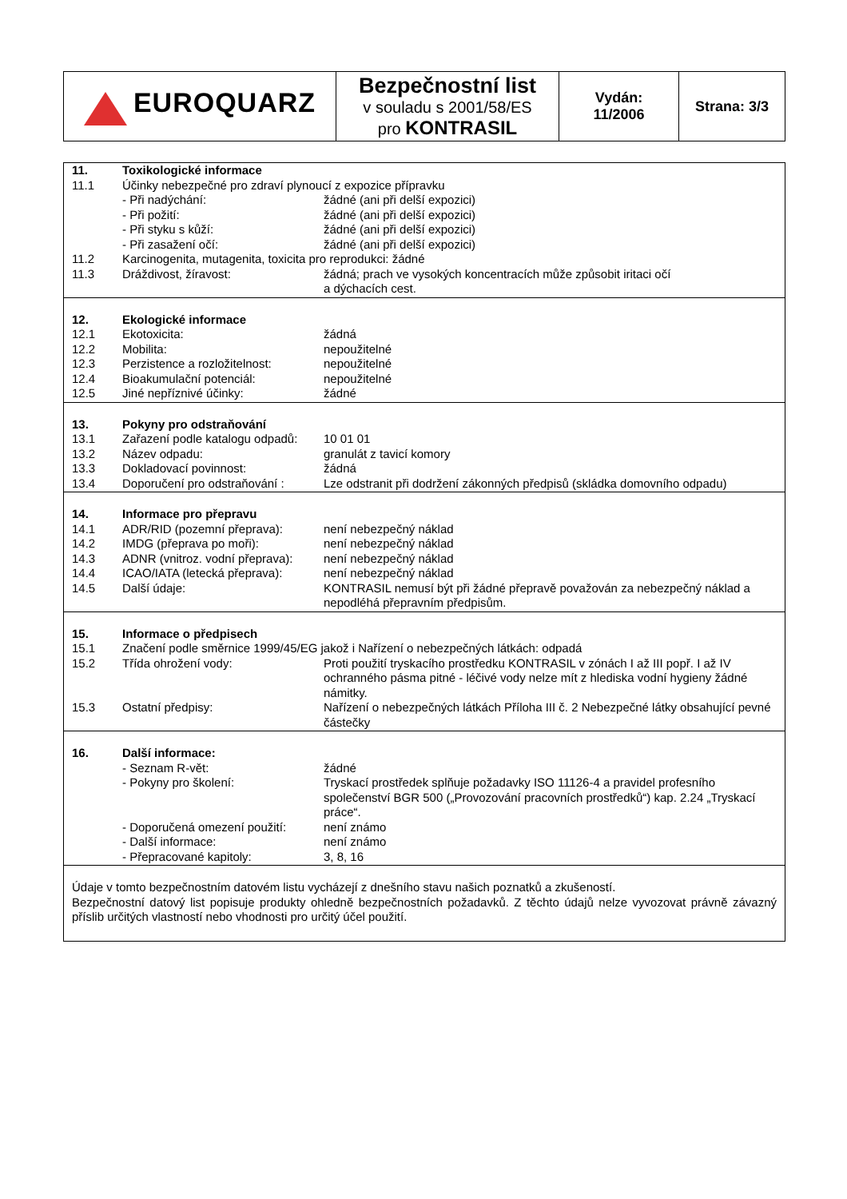| EUROQUARZ | Bezpečnostní list v souladu s 2001/58/ES pro KONTRASIL | Vydán: 11/2006 | Strana: 3/3 |
| 11. | Toxikologické informace | |
| 11.1 | Účinky nebezpečné pro zdraví plynoucí z expozice přípravku | |
| | - Při nadýchání: | žádné (ani při delší expozici) |
| | - Při požití: | žádné (ani při delší expozici) |
| | - Při styku s kůží: | žádné (ani při delší expozici) |
| | - Při zasažení očí: | žádné (ani při delší expozici) |
| 11.2 | Karcinogenita, mutagenita, toxicita pro reprodukci: žádné | |
| 11.3 | Dráždivost, žíravost: | žádná; prach ve vysokých koncentracích může způsobit iritaci očí a dýchacích cest. |
| 12. | Ekologické informace | |
| 12.1 | Ekotoxicita: | žádná |
| 12.2 | Mobilita: | nepoužitelné |
| 12.3 | Perzistence a rozložitelnost: | nepoužitelné |
| 12.4 | Bioakumulační potenciál: | nepoužitelné |
| 12.5 | Jiné nepříznivé účinky: | žádné |
| 13. | Pokyny pro odstraňování | |
| 13.1 | Zařazení podle katalogu odpadů: | 10 01 01 |
| 13.2 | Název odpadu: | granulát z tavicí komory |
| 13.3 | Dokladovací povinnost: | žádná |
| 13.4 | Doporučení pro odstraňování : | Lze odstranit při dodržení zákonných předpisů (skládka domovního odpadu) |
| 14. | Informace pro přepravu | |
| 14.1 | ADR/RID (pozemní přeprava): | není nebezpečný náklad |
| 14.2 | IMDG (přeprava po moři): | není nebezpečný náklad |
| 14.3 | ADNR (vnitroz. vodní přeprava): | není nebezpečný náklad |
| 14.4 | ICAO/IATA (letecká přeprava): | není nebezpečný náklad |
| 14.5 | Další údaje: | KONTRASIL nemusí být při žádné přepravě považován za nebezpečný náklad a nepodléhá přepravním předpisům. |
| 15. | Informace o předpisech | |
| 15.1 | Značení podle směrnice 1999/45/EG jakož i Nařízení o nebezpečných látkách: odpadá | |
| 15.2 | Třída ohrožení vody: | Proti použití tryskacího prostředku KONTRASIL v zónách I až III popř. I až IV ochranného pásma pitné - léčivé vody nelze mít z hlediska vodní hygieny žádné námitky. |
| 15.3 | Ostatní předpisy: | Nařízení o nebezpečných látkách Příloha III č. 2 Nebezpečné látky obsahující pevné částečky |
| 16. | Další informace: | |
| | - Seznam R-vět: | žádné |
| | - Pokyny pro školení: | Tryskací prostředek splňuje požadavky ISO 11126-4 a pravidel profesního společenství BGR 500 („Provozování pracovních prostředků“) kap. 2.24 „Tryskací práce“. |
| | - Doporučená omezení použití: | není známo |
| | - Další informace: | není známo |
| | - Přepracované kapitoly: | 3, 8, 16 |
Údaje v tomto bezpečnostním datovém listu vycházejí z dnešního stavu našich poznatků a zkušeností.
Bezpečnostní datový list popisuje produkty ohledně bezpečnostních požadavků. Z těchto údajů nelze vyvozovat právně závazný příslib určitých vlastností nebo vhodnosti pro určitý účel použití.